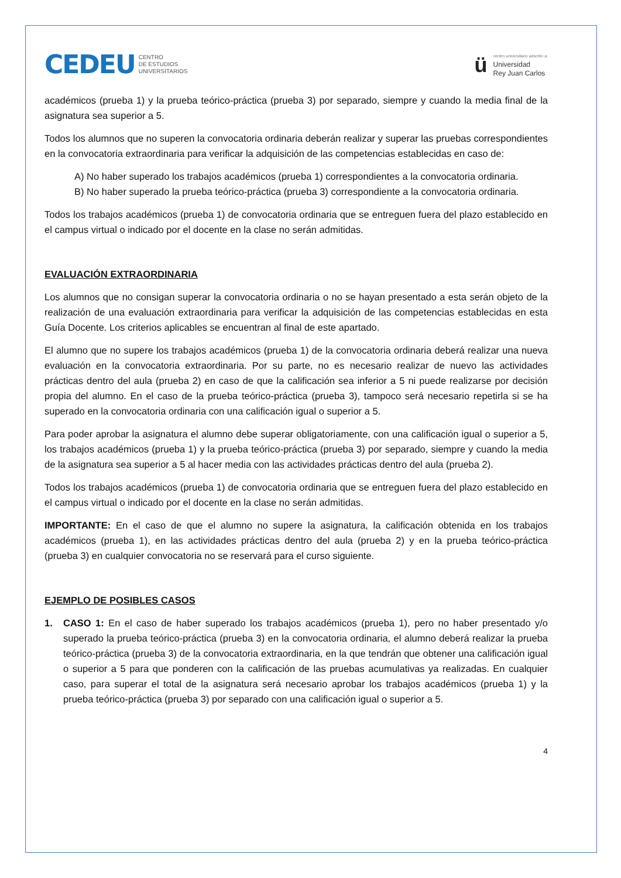CEDEU CENTRO
DE ESTUDIOS
UNIVERSITARIOS
ü
centro universitario adscrito a:
Universidad
Rey Juan Carlos
académicos (prueba 1) y la prueba teórico-práctica (prueba 3) por separado, siempre y cuando la media final de la asignatura sea superior a 5.
Todos los alumnos que no superen la convocatoria ordinaria deberán realizar y superar las pruebas correspondientes en la convocatoria extraordinaria para verificar la adquisición de las competencias establecidas en caso de:
A) No haber superado los trabajos académicos (prueba 1) correspondientes a la convocatoria ordinaria.
B) No haber superado la prueba teórico-práctica (prueba 3) correspondiente a la convocatoria ordinaria.
Todos los trabajos académicos (prueba 1) de convocatoria ordinaria que se entreguen fuera del plazo establecido en el campus virtual o indicado por el docente en la clase no serán admitidas.
EVALUACIÓN EXTRAORDINARIA
Los alumnos que no consigan superar la convocatoria ordinaria o no se hayan presentado a esta serán objeto de la realización de una evaluación extraordinaria para verificar la adquisición de las competencias establecidas en esta Guía Docente. Los criterios aplicables se encuentran al final de este apartado.
El alumno que no supere los trabajos académicos (prueba 1) de la convocatoria ordinaria deberá realizar una nueva evaluación en la convocatoria extraordinaria. Por su parte, no es necesario realizar de nuevo las actividades prácticas dentro del aula (prueba 2) en caso de que la calificación sea inferior a 5 ni puede realizarse por decisión propia del alumno. En el caso de la prueba teórico-práctica (prueba 3), tampoco será necesario repetirla si se ha superado en la convocatoria ordinaria con una calificación igual o superior a 5.
Para poder aprobar la asignatura el alumno debe superar obligatoriamente, con una calificación igual o superior a 5, los trabajos académicos (prueba 1) y la prueba teórico-práctica (prueba 3) por separado, siempre y cuando la media de la asignatura sea superior a 5 al hacer media con las actividades prácticas dentro del aula (prueba 2).
Todos los trabajos académicos (prueba 1) de convocatoria ordinaria que se entreguen fuera del plazo establecido en el campus virtual o indicado por el docente en la clase no serán admitidas.
IMPORTANTE: En el caso de que el alumno no supere la asignatura, la calificación obtenida en los trabajos académicos (prueba 1), en las actividades prácticas dentro del aula (prueba 2) y en la prueba teórico-práctica (prueba 3) en cualquier convocatoria no se reservará para el curso siguiente.
EJEMPLO DE POSIBLES CASOS
1. CASO 1: En el caso de haber superado los trabajos académicos (prueba 1), pero no haber presentado y/o superado la prueba teórico-práctica (prueba 3) en la convocatoria ordinaria, el alumno deberá realizar la prueba teórico-práctica (prueba 3) de la convocatoria extraordinaria, en la que tendrán que obtener una calificación igual o superior a 5 para que ponderen con la calificación de las pruebas acumulativas ya realizadas. En cualquier caso, para superar el total de la asignatura será necesario aprobar los trabajos académicos (prueba 1) y la prueba teórico-práctica (prueba 3) por separado con una calificación igual o superior a 5.
4